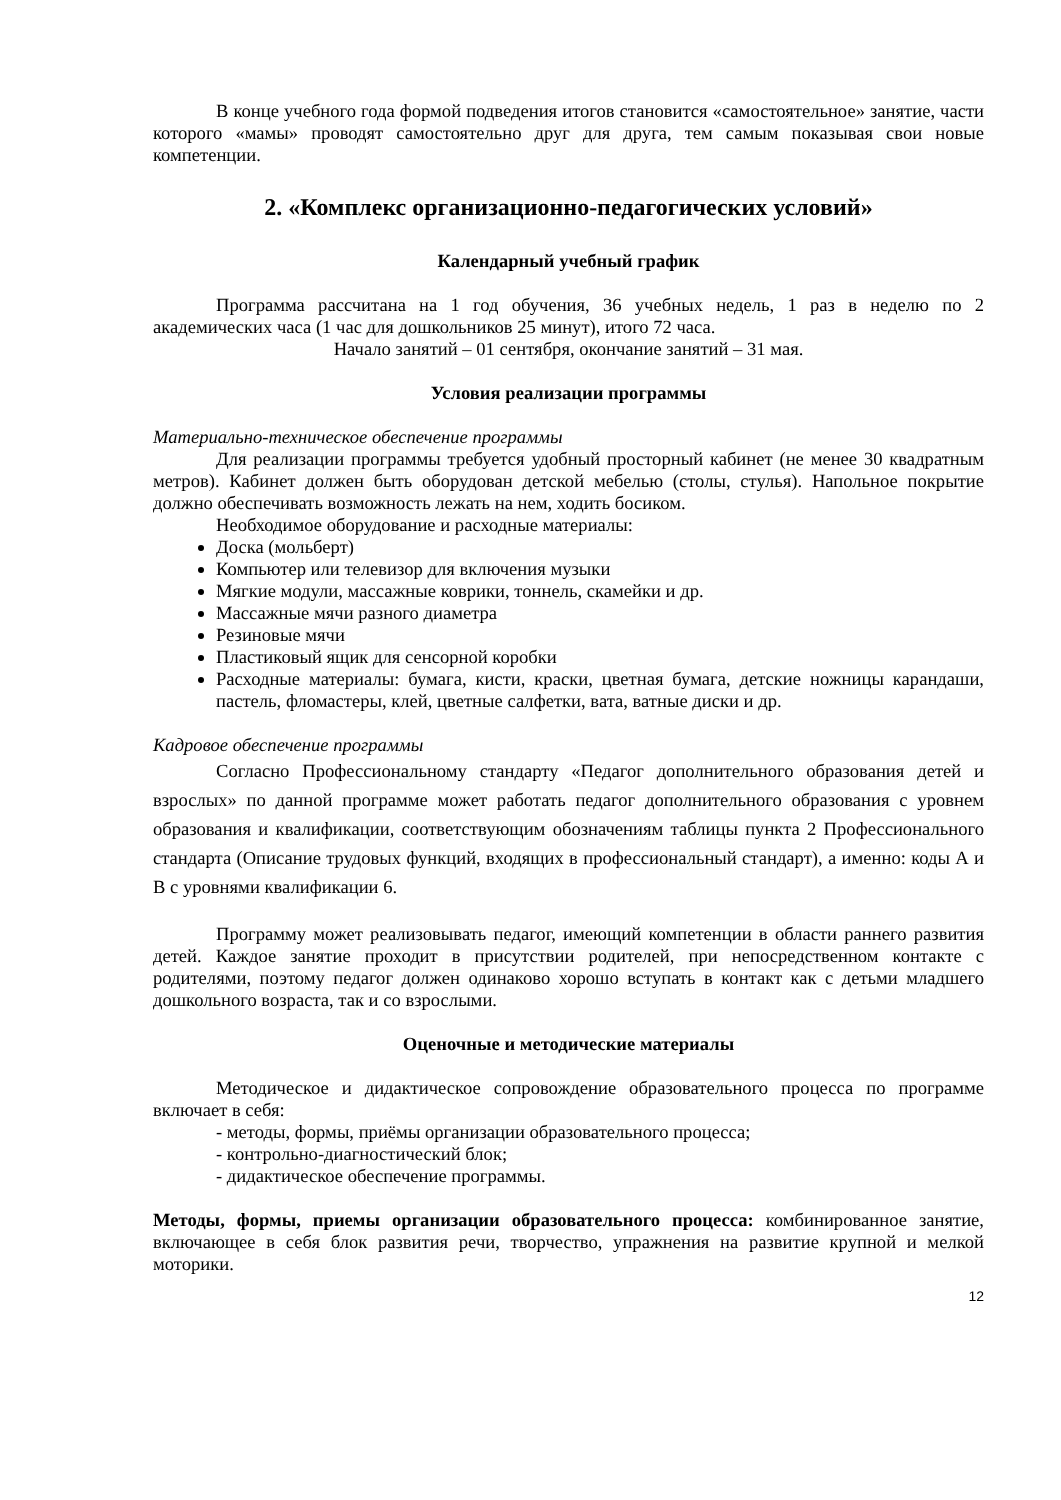В конце учебного года формой подведения итогов становится «самостоятельное» занятие, части которого «мамы» проводят самостоятельно друг для друга, тем самым показывая свои новые компетенции.
2. «Комплекс организационно-педагогических условий»
Календарный учебный график
Программа рассчитана на 1 год обучения, 36 учебных недель, 1 раз в неделю по 2 академических часа (1 час для дошкольников 25 минут), итого 72 часа.
Начало занятий – 01 сентября, окончание занятий – 31 мая.
Условия реализации программы
Материально-техническое обеспечение программы
Для реализации программы требуется удобный просторный кабинет (не менее 30 квадратным метров). Кабинет должен быть оборудован детской мебелью (столы, стулья). Напольное покрытие должно обеспечивать возможность лежать на нем, ходить босиком.
Необходимое оборудование и расходные материалы:
Доска (мольберт)
Компьютер или телевизор для включения музыки
Мягкие модули, массажные коврики, тоннель, скамейки и др.
Массажные мячи разного диаметра
Резиновые мячи
Пластиковый ящик для сенсорной коробки
Расходные материалы: бумага, кисти, краски, цветная бумага, детские ножницы карандаши, пастель, фломастеры, клей, цветные салфетки, вата, ватные диски и др.
Кадровое обеспечение программы
Согласно Профессиональному стандарту «Педагог дополнительного образования детей и взрослых» по данной программе может работать педагог дополнительного образования с уровнем образования и квалификации, соответствующим обозначениям таблицы пункта 2 Профессионального стандарта (Описание трудовых функций, входящих в профессиональный стандарт), а именно: коды А и В с уровнями квалификации 6.
Программу может реализовывать педагог, имеющий компетенции в области раннего развития детей. Каждое занятие проходит в присутствии родителей, при непосредственном контакте с родителями, поэтому педагог должен одинаково хорошо вступать в контакт как с детьми младшего дошкольного возраста, так и со взрослыми.
Оценочные и методические материалы
Методическое и дидактическое сопровождение образовательного процесса по программе включает в себя:
- методы, формы, приёмы организации образовательного процесса;
- контрольно-диагностический блок;
- дидактическое обеспечение программы.
Методы, формы, приемы организации образовательного процесса: комбинированное занятие, включающее в себя блок развития речи, творчество, упражнения на развитие крупной и мелкой моторики.
12